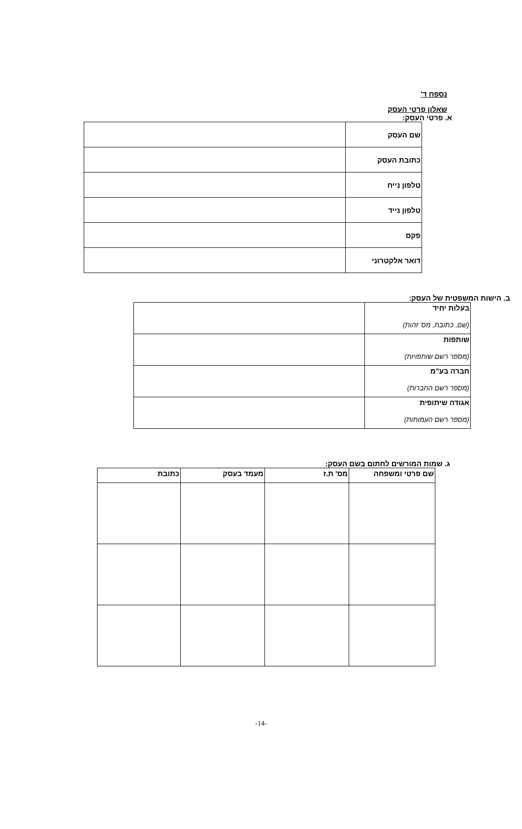נספח ד'
שאלון פרטי העסק
א. פרטי העסק:
| שם העסק | |
| כתובת העסק | |
| טלפון נייח | |
| טלפון נייד | |
| פקס | |
| דואר אלקטרוני | |
ב. הישות המשפטית של העסק:
| בעלות יחיד (שם, כתובת, מס' זהות) | |
| שותפות (מספר רשם שותפויות) | |
| חברה בע"מ (מספר רשם החברות) | |
| אגודה שיתופית (מספר רשם העמותות) | |
ג. שמות המורשים לחתום בשם העסק:
| שם פרטי ומשפחה | מס' ת.ז | מעמד בעסק | כתובת |
| --- | --- | --- | --- |
-14-